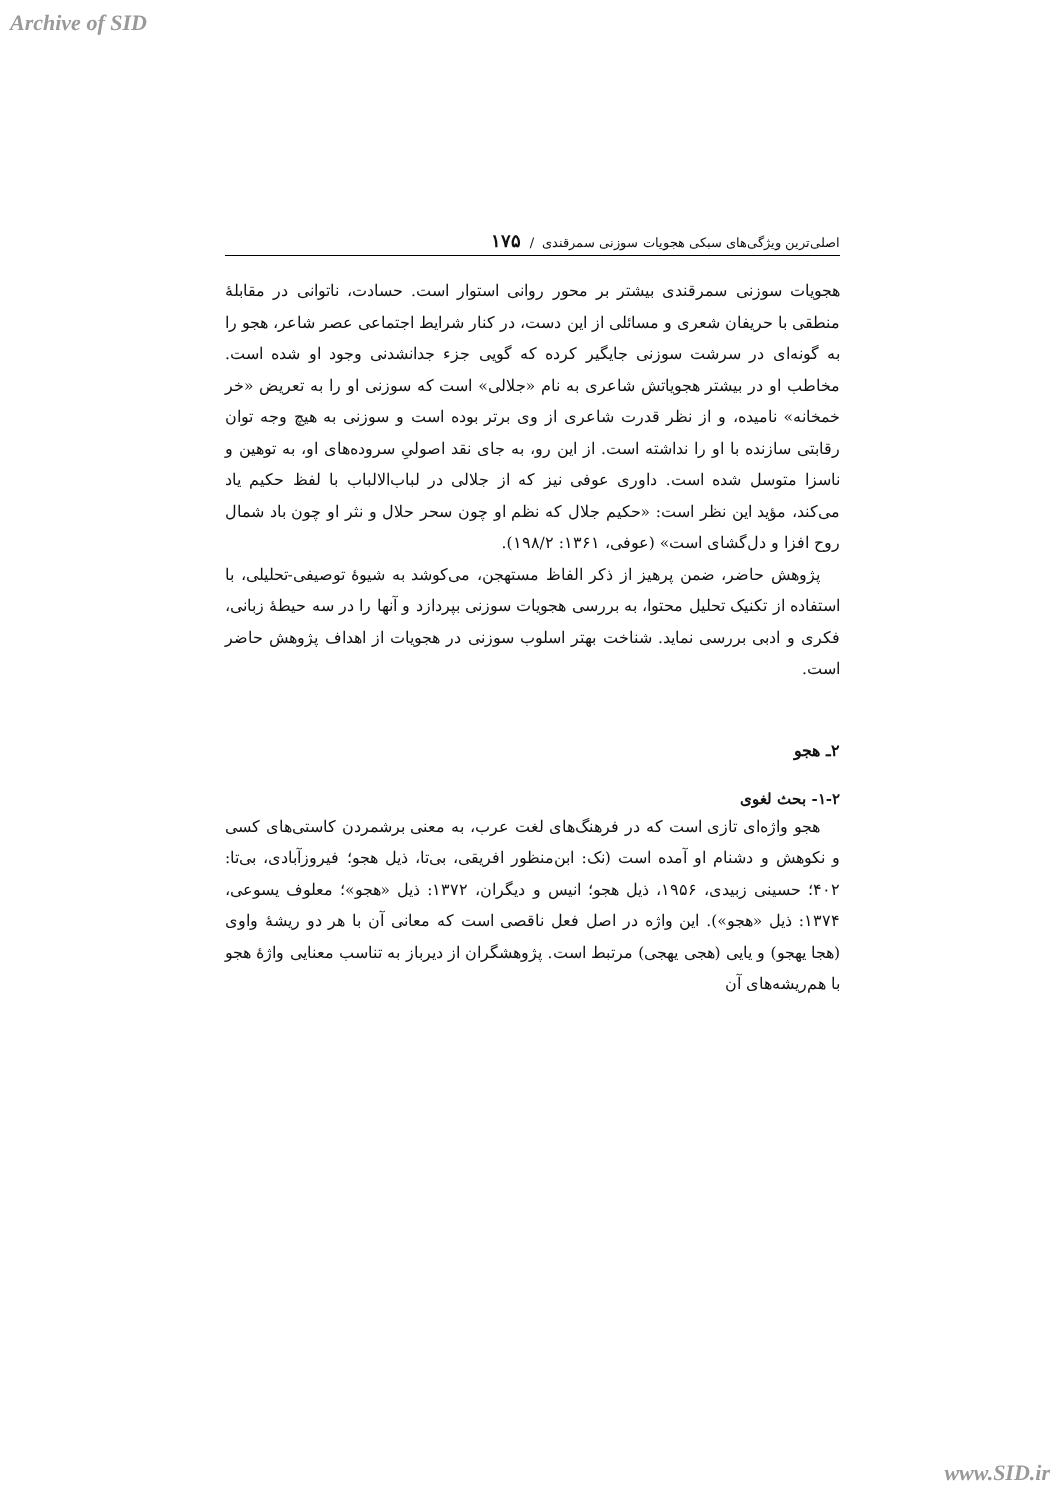Archive of SID
اصلی‌ترین ویژگی‌های سبکی هجویات سوزنی سمرقندی / ۱۷۵
هجویات سوزنی سمرقندی بیشتر بر محور روانی استوار است. حسادت، ناتوانی در مقابلهٔ منطقی با حریفان شعری و مسائلی از این دست، در کنار شرایط اجتماعی عصر شاعر، هجو را به گونه‌ای در سرشت سوزنی جایگیر کرده که گویی جزء جدانشدنی وجود او شده است. مخاطب او در بیشتر هجویاتش شاعری به نام «جلالی» است که سوزنی او را به تعریض «خر خمخانه» نامیده، و از نظر قدرت شاعری از وی برتر بوده است و سوزنی به هیچ وجه توان رقابتی سازنده با او را نداشته است. از این رو، به جای نقد اصولیِ سروده‌های او، به توهین و ناسزا متوسل شده است. داوری عوفی نیز که از جلالی در لباب‌الالباب با لفظ حکیم یاد می‌کند، مؤید این نظر است: «حکیم جلال که نظم او چون سحر حلال و نثر او چون باد شمال روح افزا و دل‌گشای است» (عوفی، ۱۳۶۱: ۱۹۸/۲).
پژوهش حاضر، ضمن پرهیز از ذکر الفاظ مستهجن، می‌کوشد به شیوهٔ توصیفی-تحلیلی، با استفاده از تکنیک تحلیل محتوا، به بررسی هجویات سوزنی بپردازد و آنها را در سه حیطهٔ زبانی، فکری و ادبی بررسی نماید. شناخت بهتر اسلوب سوزنی در هجویات از اهداف پژوهش حاضر است.
۲ـ هجو
۱-۲- بحث لغوی
هجو واژه‌ای تازی است که در فرهنگ‌های لغت عرب، به معنی برشمردن کاستی‌های کسی و نکوهش و دشنام او آمده است (نک: ابن‌منظور افریقی، بی‌تا، ذیل هجو؛ فیروزآبادی، بی‌تا: ۴۰۲؛ حسینی زبیدی، ۱۹۵۶، ذیل هجو؛ انیس و دیگران، ۱۳۷۲: ذیل «هجو»؛ معلوف یسوعی، ۱۳۷۴: ذیل «هجو»). این واژه در اصل فعل ناقصی است که معانی آن با هر دو ریشهٔ واوی (هجا یهجو) و یایی (هجی یهجی) مرتبط است. پژوهشگران از دیرباز به تناسب معنایی واژهٔ هجو با هم‌ریشه‌های آن
www.SID.ir